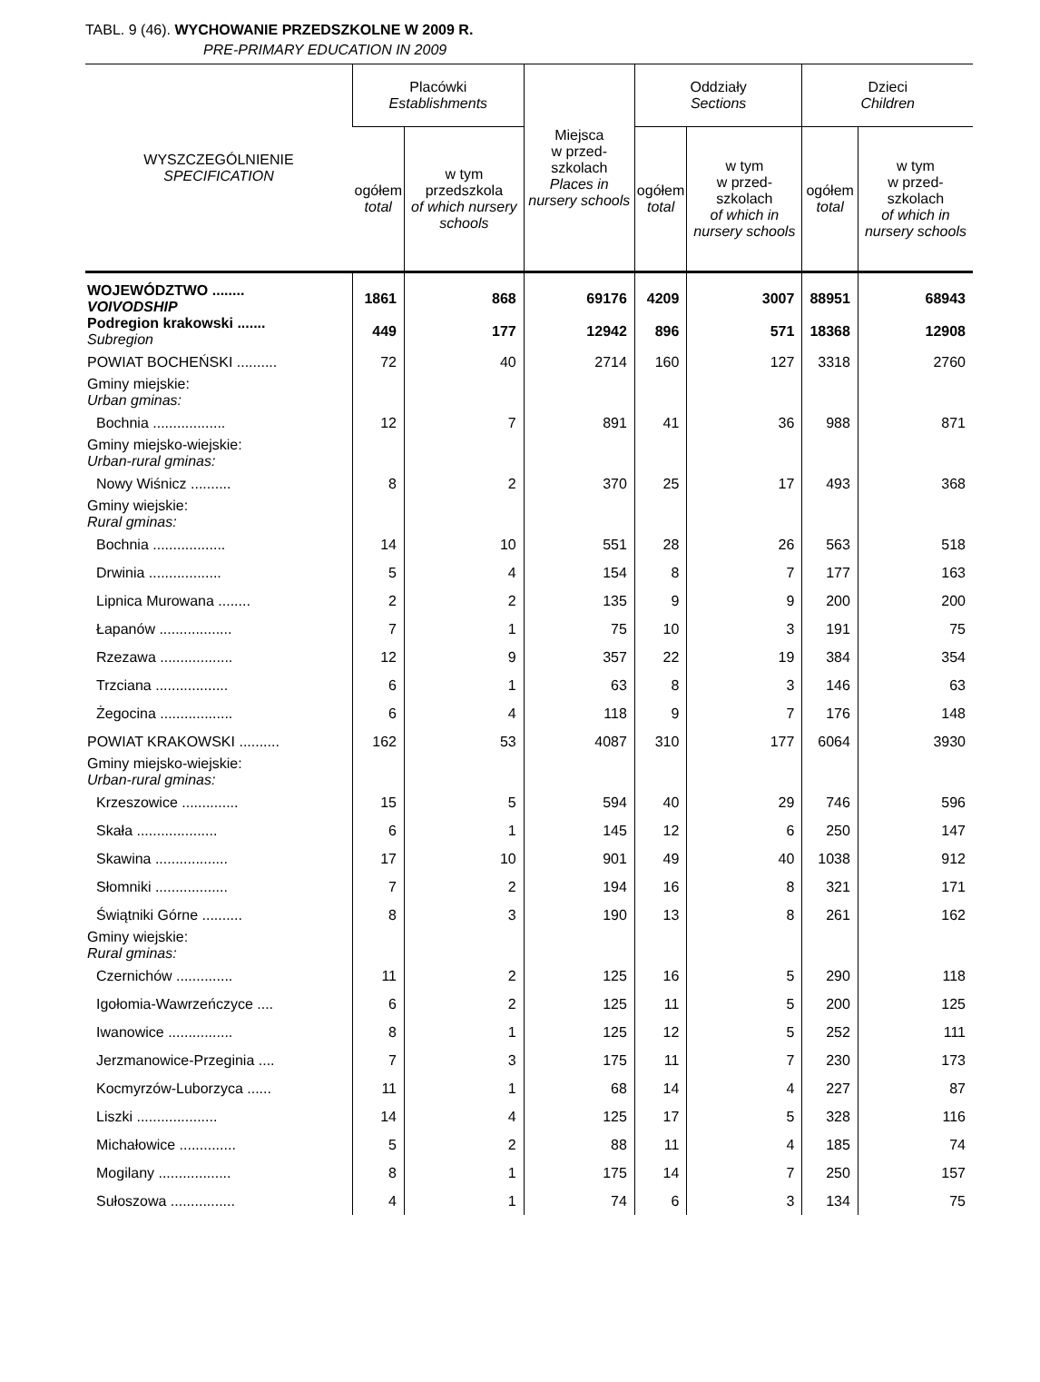TABL. 9 (46). WYCHOWANIE PRZEDSZKOLNE W 2009 R.
PRE-PRIMARY EDUCATION IN 2009
| WYSZCZEGÓLNIENIE SPECIFICATION | Placówki Establishments | | Miejsca w przed- szkolach Places in nursery schools | Oddziały Sections | | Dzieci Children | |
| --- | --- | --- | --- | --- | --- | --- | --- |
| | ogółem total | w tym przedszkola of which nursery schools | | ogółem total | w tym w przed- szkolach of which in nursery schools | ogółem total | w tym w przed- szkolach of which in nursery schools |
| WOJEWÓDZTWO ........ VOIVODSHIP | 1861 | 868 | 69176 | 4209 | 3007 | 88951 | 68943 |
| Podregion krakowski ....... Subregion | 449 | 177 | 12942 | 896 | 571 | 18368 | 12908 |
| POWIAT BOCHEŃSKI .......... | 72 | 40 | 2714 | 160 | 127 | 3318 | 2760 |
| Gminy miejskie: Urban gminas: | | | | | | | |
| Bochnia .................. | 12 | 7 | 891 | 41 | 36 | 988 | 871 |
| Gminy miejsko-wiejskie: Urban-rural gminas: | | | | | | | |
| Nowy Wiśnicz .......... | 8 | 2 | 370 | 25 | 17 | 493 | 368 |
| Gminy wiejskie: Rural gminas: | | | | | | | |
| Bochnia .................. | 14 | 10 | 551 | 28 | 26 | 563 | 518 |
| Drwinia .................. | 5 | 4 | 154 | 8 | 7 | 177 | 163 |
| Lipnica Murowana ........ | 2 | 2 | 135 | 9 | 9 | 200 | 200 |
| Łapanów .................. | 7 | 1 | 75 | 10 | 3 | 191 | 75 |
| Rzezawa .................. | 12 | 9 | 357 | 22 | 19 | 384 | 354 |
| Trzciana .................. | 6 | 1 | 63 | 8 | 3 | 146 | 63 |
| Żegocina .................. | 6 | 4 | 118 | 9 | 7 | 176 | 148 |
| POWIAT KRAKOWSKI .......... | 162 | 53 | 4087 | 310 | 177 | 6064 | 3930 |
| Gminy miejsko-wiejskie: Urban-rural gminas: | | | | | | | |
| Krzeszowice .............. | 15 | 5 | 594 | 40 | 29 | 746 | 596 |
| Skała .................... | 6 | 1 | 145 | 12 | 6 | 250 | 147 |
| Skawina .................. | 17 | 10 | 901 | 49 | 40 | 1038 | 912 |
| Słomniki .................. | 7 | 2 | 194 | 16 | 8 | 321 | 171 |
| Świątniki Górne .......... | 8 | 3 | 190 | 13 | 8 | 261 | 162 |
| Gminy wiejskie: Rural gminas: | | | | | | | |
| Czernichów .............. | 11 | 2 | 125 | 16 | 5 | 290 | 118 |
| Igołomia-Wawrzeńczyce .... | 6 | 2 | 125 | 11 | 5 | 200 | 125 |
| Iwanowice ................ | 8 | 1 | 125 | 12 | 5 | 252 | 111 |
| Jerzmanowice-Przeginia .... | 7 | 3 | 175 | 11 | 7 | 230 | 173 |
| Kocmyrzów-Luborzyca ...... | 11 | 1 | 68 | 14 | 4 | 227 | 87 |
| Liszki .................... | 14 | 4 | 125 | 17 | 5 | 328 | 116 |
| Michałowice .............. | 5 | 2 | 88 | 11 | 4 | 185 | 74 |
| Mogilany .................. | 8 | 1 | 175 | 14 | 7 | 250 | 157 |
| Sułoszowa ................ | 4 | 1 | 74 | 6 | 3 | 134 | 75 |